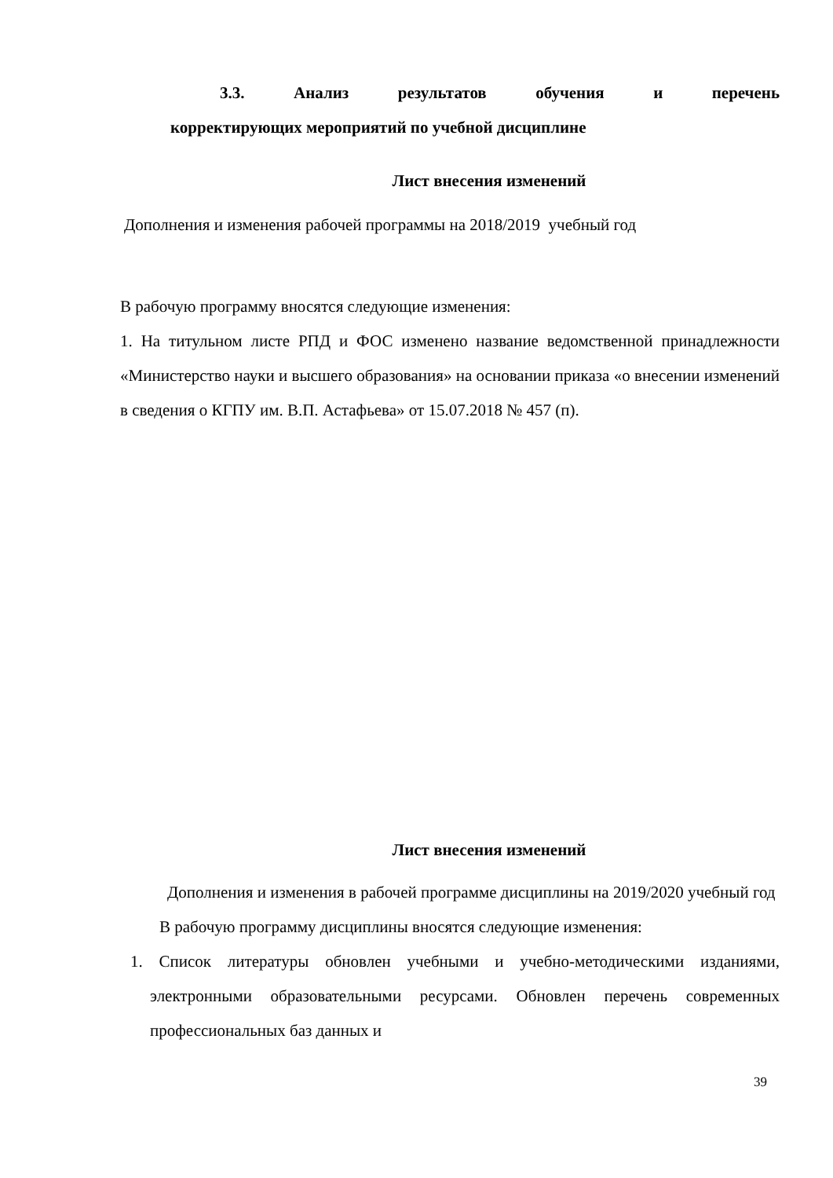3.3. Анализ результатов обучения и перечень
корректирующих мероприятий по учебной дисциплине
Лист внесения изменений
Дополнения и изменения рабочей программы на 2018/2019 учебный год
В рабочую программу вносятся следующие изменения:
1. На титульном листе РПД и ФОС изменено название ведомственной принадлежности «Министерство науки и высшего образования» на основании приказа «о внесении изменений в сведения о КГПУ им. В.П. Астафьева» от 15.07.2018 № 457 (п).
Лист внесения изменений
Дополнения и изменения в рабочей программе дисциплины на 2019/2020 учебный год
В рабочую программу дисциплины вносятся следующие изменения:
1. Список литературы обновлен учебными и учебно-методическими изданиями, электронными образовательными ресурсами. Обновлен перечень современных профессиональных баз данных и
39